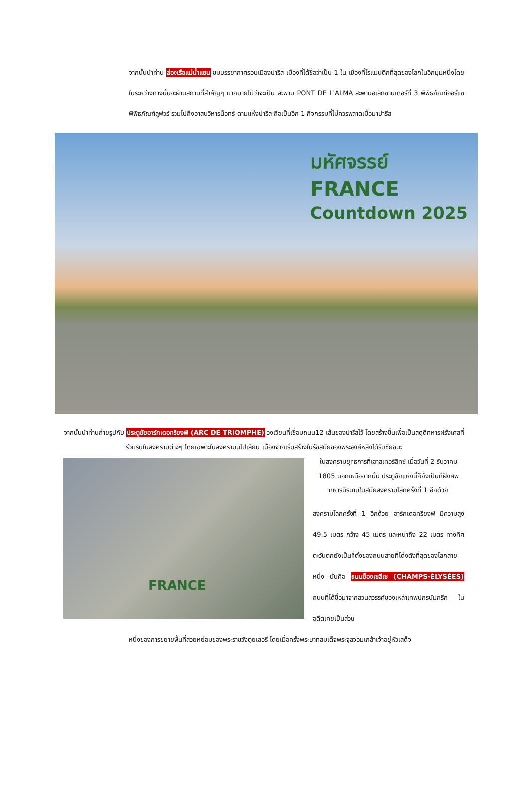จากนั้นนำท่าน ล่องเรือแม่น้ำแซน ชมบรรยากาศรอบเมืองปารีส เมืองที่ได้ชื่อว่าเป็น 1 ใน เมืองที่โรแมนติกที่สุดของโลกในอีกมุมหนึ่งโดยในระหว่างทางนั้นจะผ่านสถานที่สำคัญๆ มากมายไม่ว่าจะเป็น สะพาน PONT DE L'ALMA สะพานอเล็กซานเดอร์ที่ 3 พิพิธภัณฑ์ออร์แซ พิพิธภัณฑ์ลูฟวร์ รวมไปถึงอาสนวิหารน็อทร์-ดามแห่งปารีส ถือเป็นอีก 1 กิจกรรมที่ไม่ควรพลาดเมื่อมาปารีส
มหัศจรรย์
FRANCE
Countdown 2025
จากนั้นนำท่านถ่ายรูปกับ ประตูชัยอาร์กเดอทรียงฟ์ (ARC DE TRIOMPHE) วงเวียนที่เชื่อมถนน12 เส้นของปารีสไว้ โดยสร้างขึ้นเพื่อเป็นสดุดีทหารฝรั่งเศสที่ร่วมรบในสงครามต่างๆ โดยเฉพาะในสงครามนโปเลียน เนื่องจากเริ่มสร้างในรัชสมัยของพระองค์หลังได้รับชัยชนะ
FRANCE
ในสงครามยุทธการที่เอาสเทอร์ลิทซ์ เมื่อวันที่ 2 ธันวาคม 1805 นอกเหนือจากนั้น ประตูชัยแห่งนี้ก็ยังเป็นที่ฝังศพทหารนิรนามในสมัยสงครามโลกครั้งที่ 1 อีกด้วย
สงครามโลกครั้งที่ 1 อีกด้วย อาร์กเดอทรียงฟ์ มีความสูง 49.5 เมตร กว้าง 45 เมตร และหนาถึง 22 เมตร ทางทิศตะวันตกยังเป็นที่ตั้งของถนนสายที่โด่งดังที่สุดของโลกสายหนึ่ง นั่นคือ ถนนช็องเซลีเซ (CHAMPS-ÉLYSÉES) ถนนที่ได้ชื่อมาจากสวนสวรรค์ของเหล่าเทพปกรนัมกรีก ในอดีตเคยเป็นส่วน
หนึ่งของการขยายพื้นที่สวยหย่อมของพระราชวังตุยเลอรี โดยเมื่อครั้งพระบาทสมเด็จพระจุลจอมเกล้าเจ้าอยู่หัวเสด็จ